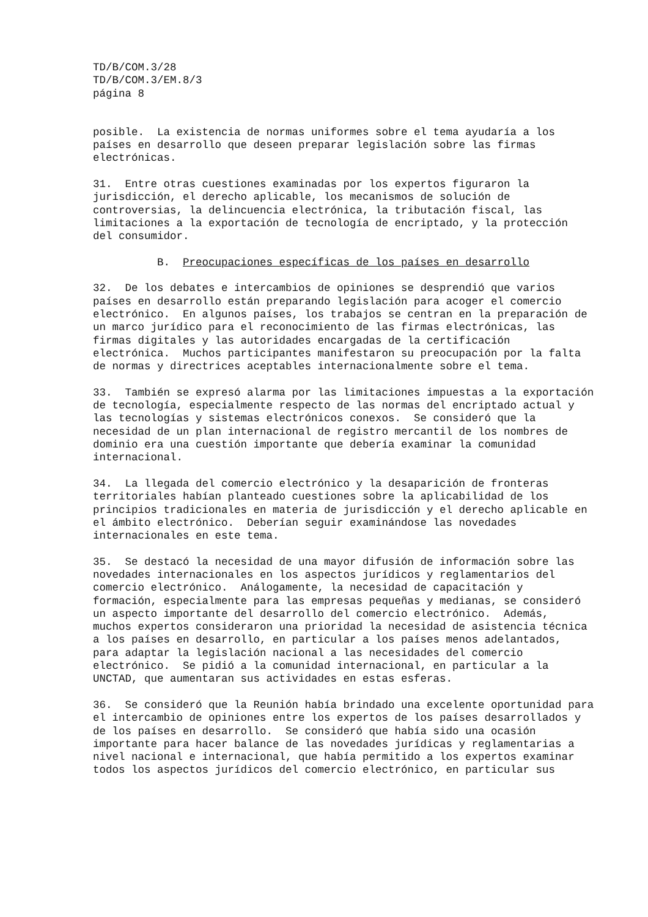TD/B/COM.3/28 TD/B/COM.3/EM.8/3 página 8
posible. La existencia de normas uniformes sobre el tema ayudaría a los países en desarrollo que deseen preparar legislación sobre las firmas electrónicas.
31. Entre otras cuestiones examinadas por los expertos figuraron la jurisdicción, el derecho aplicable, los mecanismos de solución de controversias, la delincuencia electrónica, la tributación fiscal, las limitaciones a la exportación de tecnología de encriptado, y la protección del consumidor.
B. Preocupaciones específicas de los países en desarrollo
32. De los debates e intercambios de opiniones se desprendió que varios países en desarrollo están preparando legislación para acoger el comercio electrónico. En algunos países, los trabajos se centran en la preparación de un marco jurídico para el reconocimiento de las firmas electrónicas, las firmas digitales y las autoridades encargadas de la certificación electrónica. Muchos participantes manifestaron su preocupación por la falta de normas y directrices aceptables internacionalmente sobre el tema.
33. También se expresó alarma por las limitaciones impuestas a la exportación de tecnología, especialmente respecto de las normas del encriptado actual y las tecnologías y sistemas electrónicos conexos. Se consideró que la necesidad de un plan internacional de registro mercantil de los nombres de dominio era una cuestión importante que debería examinar la comunidad internacional.
34. La llegada del comercio electrónico y la desaparición de fronteras territoriales habían planteado cuestiones sobre la aplicabilidad de los principios tradicionales en materia de jurisdicción y el derecho aplicable en el ámbito electrónico. Deberían seguir examinándose las novedades internacionales en este tema.
35. Se destacó la necesidad de una mayor difusión de información sobre las novedades internacionales en los aspectos jurídicos y reglamentarios del comercio electrónico. Análogamente, la necesidad de capacitación y formación, especialmente para las empresas pequeñas y medianas, se consideró un aspecto importante del desarrollo del comercio electrónico. Además, muchos expertos consideraron una prioridad la necesidad de asistencia técnica a los países en desarrollo, en particular a los países menos adelantados, para adaptar la legislación nacional a las necesidades del comercio electrónico. Se pidió a la comunidad internacional, en particular a la UNCTAD, que aumentaran sus actividades en estas esferas.
36. Se consideró que la Reunión había brindado una excelente oportunidad para el intercambio de opiniones entre los expertos de los países desarrollados y de los países en desarrollo. Se consideró que había sido una ocasión importante para hacer balance de las novedades jurídicas y reglamentarias a nivel nacional e internacional, que había permitido a los expertos examinar todos los aspectos jurídicos del comercio electrónico, en particular sus